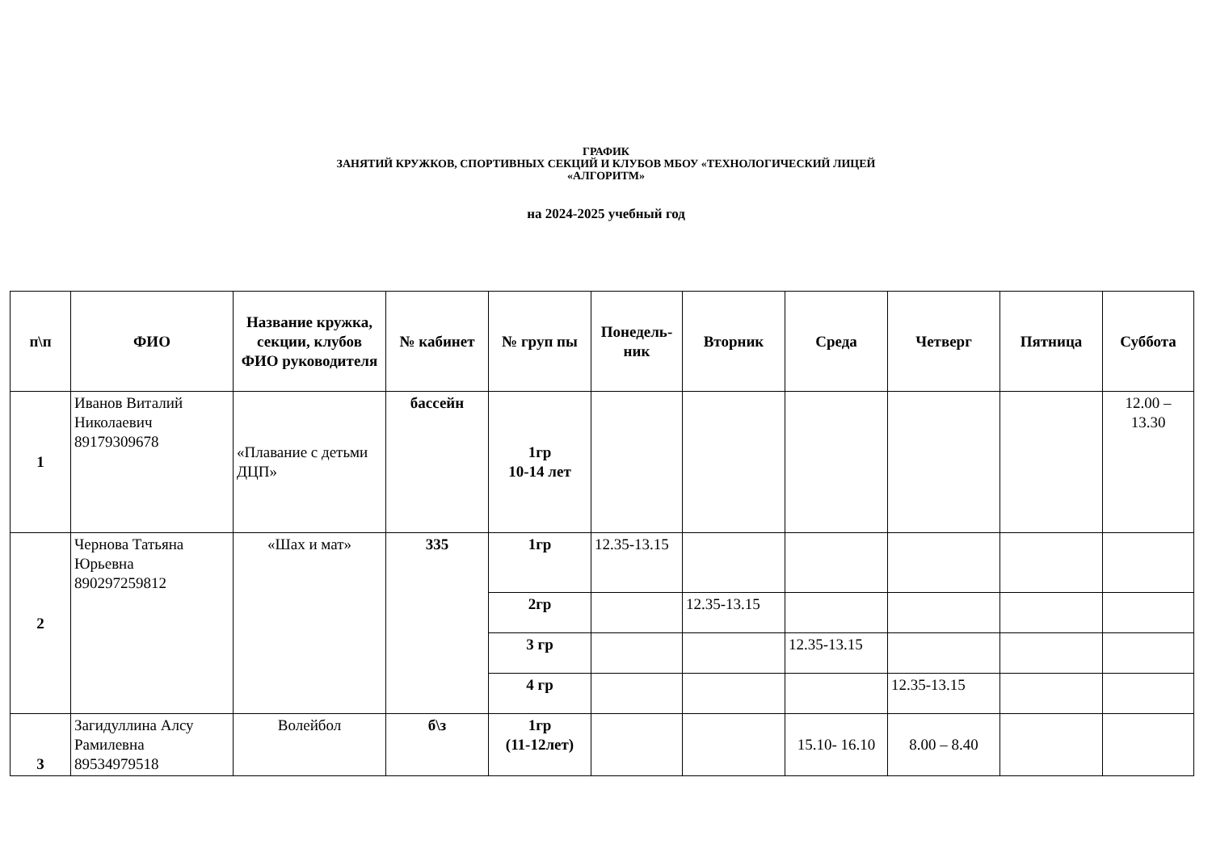ГРАФИК
ЗАНЯТИЙ КРУЖКОВ, СПОРТИВНЫХ СЕКЦИЙ И КЛУБОВ МБОУ «ТЕХНОЛОГИЧЕСКИЙ ЛИЦЕЙ
«АЛГОРИТМ»
на 2024-2025 учебный год
| п\п | ФИО | Название кружка, секции, клубов ФИО руководителя | № кабинет | № груп пы | Понедель- ник | Вторник | Среда | Четверг | Пятница | Суббота |
| --- | --- | --- | --- | --- | --- | --- | --- | --- | --- | --- |
| 1 | Иванов Виталий Николаевич 89179309678 | «Плавание с детьми ДЦП» | бассейн | 1гр 10-14 лет | | | | | | 12.00 – 13.30 |
| 2 | Чернова Татьяна Юрьевна 890297259812 | «Шах и мат» | 335 | 1гр | 12.35-13.15 | | | | | |
| | | | | 2гр | | 12.35-13.15 | | | | |
| | | | | 3 гр | | | 12.35-13.15 | | | |
| | | | | 4 гр | | | | 12.35-13.15 | | |
| 3 | Загидуллина Алсу Рамилевна 89534979518 | Волейбол | б\з | 1гр (11-12лет) | | | 15.10- 16.10 | 8.00 – 8.40 | | |